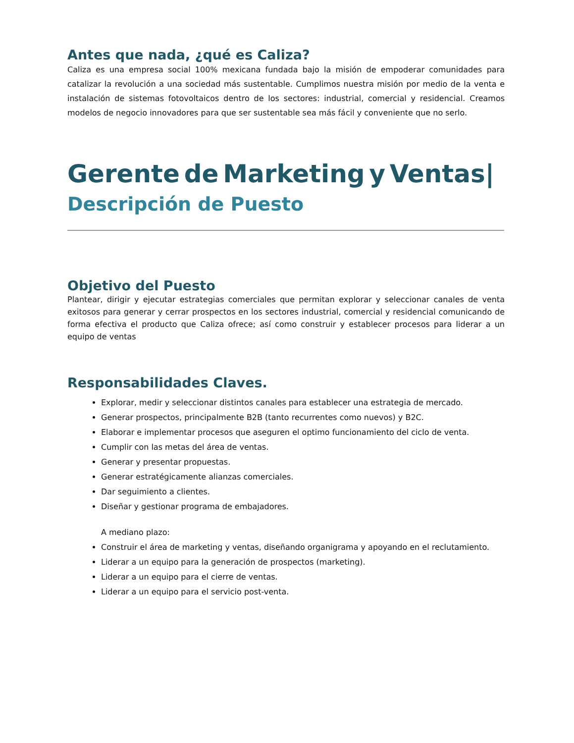Antes que nada, ¿qué es Caliza?
Caliza es una empresa social 100% mexicana fundada bajo la misión de empoderar comunidades para catalizar la revolución a una sociedad más sustentable. Cumplimos nuestra misión por medio de la venta e instalación de sistemas fotovoltaicos dentro de los sectores: industrial, comercial y residencial. Creamos modelos de negocio innovadores para que ser sustentable sea más fácil y conveniente que no serlo.
Gerente de Marketing y Ventas|
Descripción de Puesto
Objetivo del Puesto
Plantear, dirigir y ejecutar estrategias comerciales que permitan explorar y seleccionar canales de venta exitosos para generar y cerrar prospectos en los sectores industrial, comercial y residencial comunicando de forma efectiva el producto que Caliza ofrece; así como construir y establecer procesos para liderar a un equipo de ventas
Responsabilidades Claves.
Explorar, medir y seleccionar distintos canales para establecer una estrategia de mercado.
Generar prospectos, principalmente B2B (tanto recurrentes como nuevos) y B2C.
Elaborar e implementar procesos que aseguren el optimo funcionamiento del ciclo de venta.
Cumplir con las metas del área de ventas.
Generar y presentar propuestas.
Generar estratégicamente alianzas comerciales.
Dar seguimiento a clientes.
Diseñar y gestionar programa de embajadores.
A mediano plazo:
Construir el área de marketing y ventas, diseñando organigrama y apoyando en el reclutamiento.
Liderar a un equipo para la generación de prospectos (marketing).
Liderar a un equipo para el cierre de ventas.
Liderar a un equipo para el servicio post-venta.